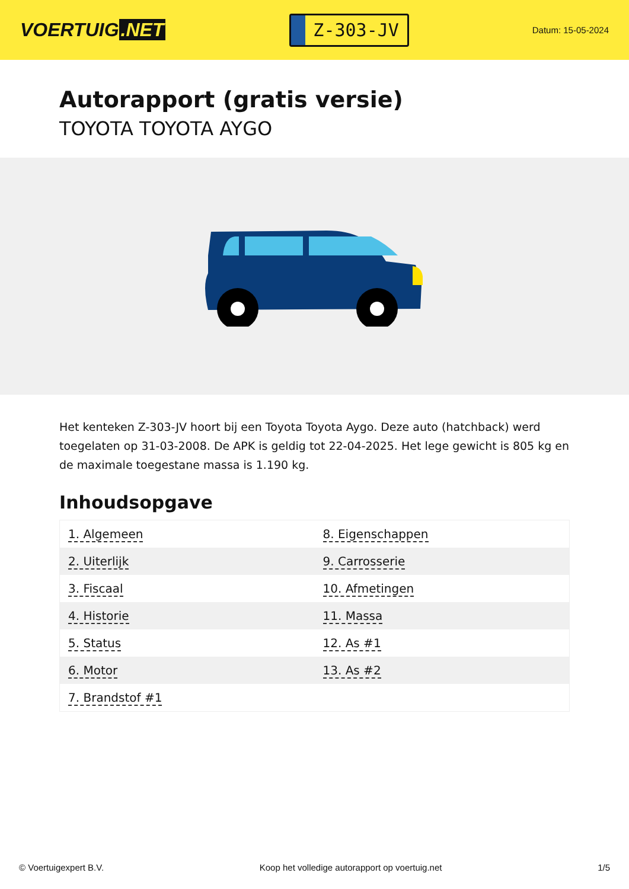VOERTUIG.NET
Z-303-JV
Datum: 15-05-2024
Autorapport (gratis versie)
TOYOTA TOYOTA AYGO
Het kenteken Z-303-JV hoort bij een Toyota Toyota Aygo. Deze auto (hatchback) werd toegelaten op 31-03-2008. De APK is geldig tot 22-04-2025. Het lege gewicht is 805 kg en de maximale toegestane massa is 1.190 kg.
Inhoudsopgave
| 1. Algemeen | 8. Eigenschappen |
| 2. Uiterlijk | 9. Carrosserie |
| 3. Fiscaal | 10. Afmetingen |
| 4. Historie | 11. Massa |
| 5. Status | 12. As #1 |
| 6. Motor | 13. As #2 |
| 7. Brandstof #1 | |
© Voertuigexpert B.V. Koop het volledige autorapport op voertuig.net 1/5